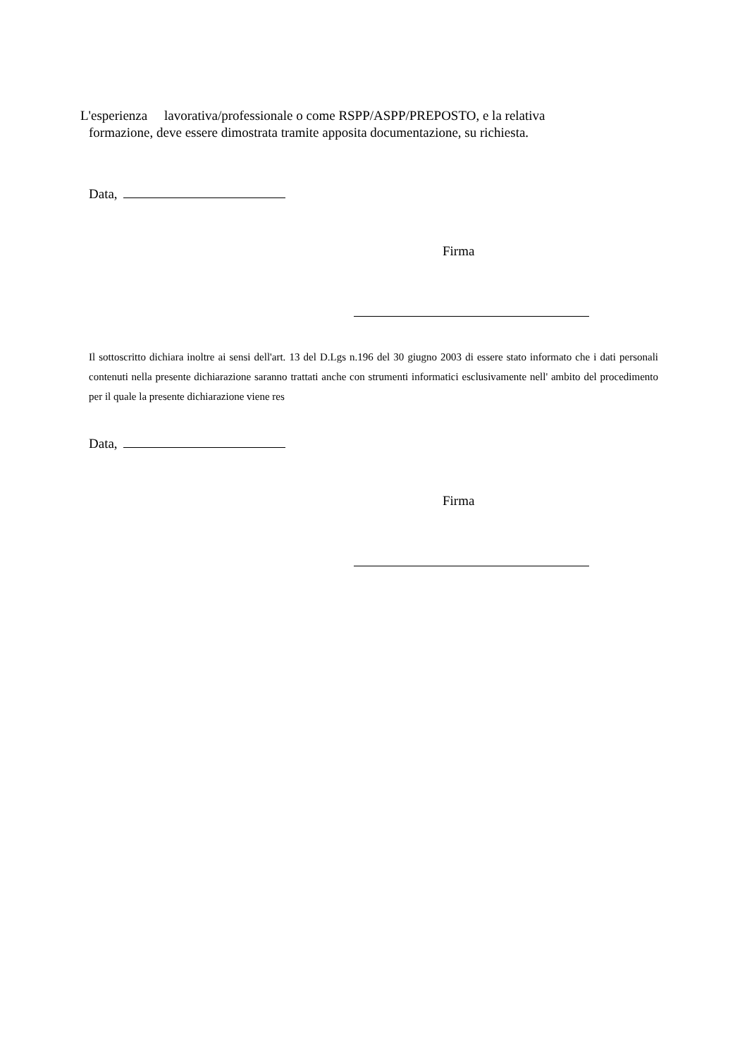L'esperienza lavorativa/professionale o come RSPP/ASPP/PREPOSTO, e la relativa
formazione, deve essere dimostrata tramite apposita documentazione, su richiesta.
Data,
Firma
Il sottoscritto dichiara inoltre ai sensi dell'art. 13 del D.Lgs n.196 del 30 giugno 2003 di essere stato informato che i dati personali contenuti nella presente dichiarazione saranno trattati anche con strumenti informatici esclusivamente nell' ambito del procedimento per il quale la presente dichiarazione viene res
Data,
Firma